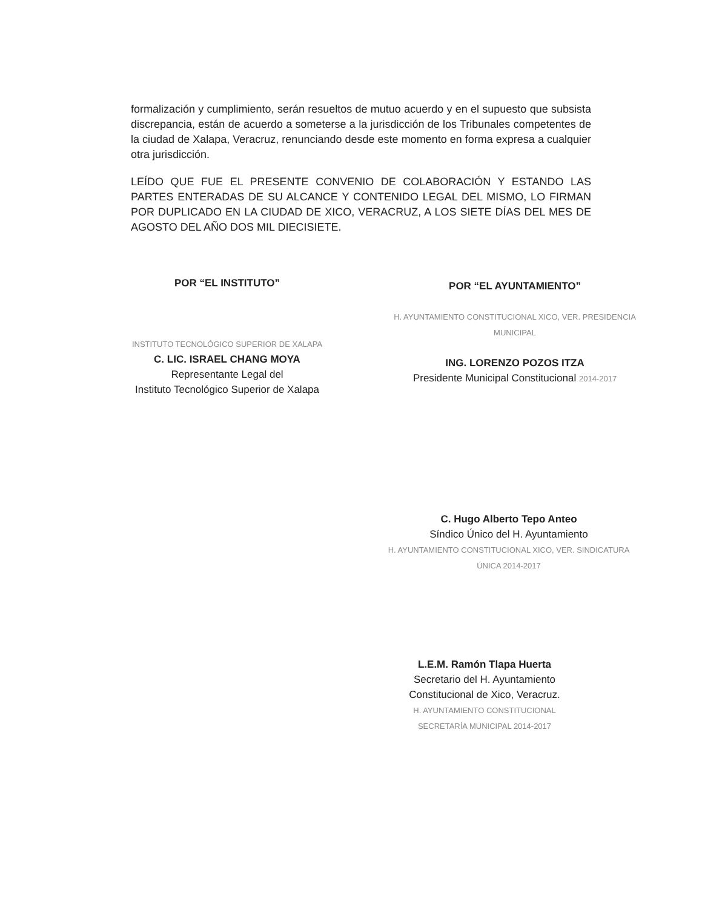formalización y cumplimiento, serán resueltos de mutuo acuerdo y en el supuesto que subsista discrepancia, están de acuerdo a someterse a la jurisdicción de los Tribunales competentes de la ciudad de Xalapa, Veracruz, renunciando desde este momento en forma expresa a cualquier otra jurisdicción.
LEÍDO QUE FUE EL PRESENTE CONVENIO DE COLABORACIÓN Y ESTANDO LAS PARTES ENTERADAS DE SU ALCANCE Y CONTENIDO LEGAL DEL MISMO, LO FIRMAN POR DUPLICADO EN LA CIUDAD DE XICO, VERACRUZ, A LOS SIETE DÍAS DEL MES DE AGOSTO DEL AÑO DOS MIL DIECISIETE.
POR “EL INSTITUTO”
INSTITUTO TECNOLÓGICO SUPERIOR DE XALAPA
C. LIC. ISRAEL CHANG MOYA
Representante Legal del
Instituto Tecnológico Superior de Xalapa
POR “EL AYUNTAMIENTO”
H. AYUNTAMIENTO CONSTITUCIONAL XICO, VER. PRESIDENCIA MUNICIPAL
ING. LORENZO POZOS ITZA
Presidente Municipal Constitucional 2014-2017
C. Hugo Alberto Tepo Anteo
Síndico Único del H. Ayuntamiento
H. AYUNTAMIENTO CONSTITUCIONAL XICO, VER. SINDICATURA ÚNICA 2014-2017
L.E.M. Ramón Tlapa Huerta
Secretario del H. Ayuntamiento
Constitucional de Xico, Veracruz.
H. AYUNTAMIENTO CONSTITUCIONAL SECRETARÍA MUNICIPAL 2014-2017